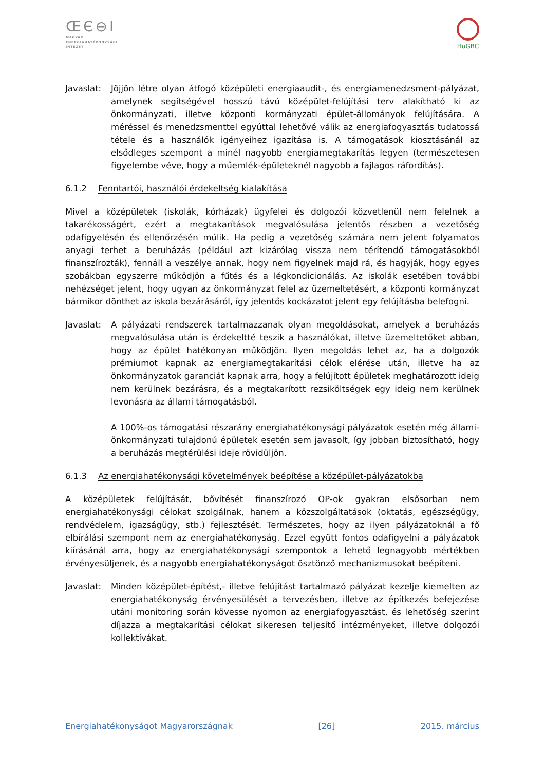ŒЄ⊖I
MAGYAR
ENERGIAHATÉKONYSÁGI
INTÉZET
HuGBC
Javaslat:
Jöjjön létre olyan átfogó középületi energiaaudit-, és energiamenedzsment-pályázat, amelynek segítségével hosszú távú középület-felújítási terv alakítható ki az önkormányzati, illetve központi kormányzati épület-állományok felújítására. A méréssel és menedzsmenttel egyúttal lehetővé válik az energiafogyasztás tudatossá tétele és a használók igényeihez igazítása is. A támogatások kiosztásánál az elsődleges szempont a minél nagyobb energiamegtakarítás legyen (természetesen figyelembe véve, hogy a műemlék-épületeknél nagyobb a fajlagos ráfordítás).
6.1.2 Fenntartói, használói érdekeltség kialakítása
Mivel a középületek (iskolák, kórházak) ügyfelei és dolgozói közvetlenül nem felelnek a takarékosságért, ezért a megtakarítások megvalósulása jelentős részben a vezetőség odafigyelésén és ellenőrzésén múlik. Ha pedig a vezetőség számára nem jelent folyamatos anyagi terhet a beruházás (például azt kizárólag vissza nem térítendő támogatásokból finanszírozták), fennáll a veszélye annak, hogy nem figyelnek majd rá, és hagyják, hogy egyes szobákban egyszerre működjön a fűtés és a légkondicionálás. Az iskolák esetében további nehézséget jelent, hogy ugyan az önkormányzat felel az üzemeltetésért, a központi kormányzat bármikor dönthet az iskola bezárásáról, így jelentős kockázatot jelent egy felújításba belefogni.
Javaslat:
A pályázati rendszerek tartalmazzanak olyan megoldásokat, amelyek a beruházás megvalósulása után is érdekeltté teszik a használókat, illetve üzemeltetőket abban, hogy az épület hatékonyan működjön. Ilyen megoldás lehet az, ha a dolgozók prémiumot kapnak az energiamegtakarítási célok elérése után, illetve ha az önkormányzatok garanciát kapnak arra, hogy a felújított épületek meghatározott ideig nem kerülnek bezárásra, és a megtakarított rezsiköltségek egy ideig nem kerülnek levonásra az állami támogatásból.
A 100%-os támogatási részarány energiahatékonysági pályázatok esetén még állami-önkormányzati tulajdonú épületek esetén sem javasolt, így jobban biztosítható, hogy a beruházás megtérülési ideje rövidüljön.
6.1.3 Az energiahatékonysági követelmények beépítése a középület-pályázatokba
A középületek felújítását, bővítését finanszírozó OP-ok gyakran elsősorban nem energiahatékonysági célokat szolgálnak, hanem a közszolgáltatások (oktatás, egészségügy, rendvédelem, igazságügy, stb.) fejlesztését. Természetes, hogy az ilyen pályázatoknál a fő elbírálási szempont nem az energiahatékonyság. Ezzel együtt fontos odafigyelni a pályázatok kiírásánál arra, hogy az energiahatékonysági szempontok a lehető legnagyobb mértékben érvényesüljenek, és a nagyobb energiahatékonyságot ösztönző mechanizmusokat beépíteni.
Javaslat:
Minden középület-építést,- illetve felújítást tartalmazó pályázat kezelje kiemelten az energiahatékonyság érvényesülését a tervezésben, illetve az építkezés befejezése utáni monitoring során kövesse nyomon az energiafogyasztást, és lehetőség szerint díjazza a megtakarítási célokat sikeresen teljesítő intézményeket, illetve dolgozói kollektívákat.
Energiahatékonyságot Magyarországnak [26] 2015. március